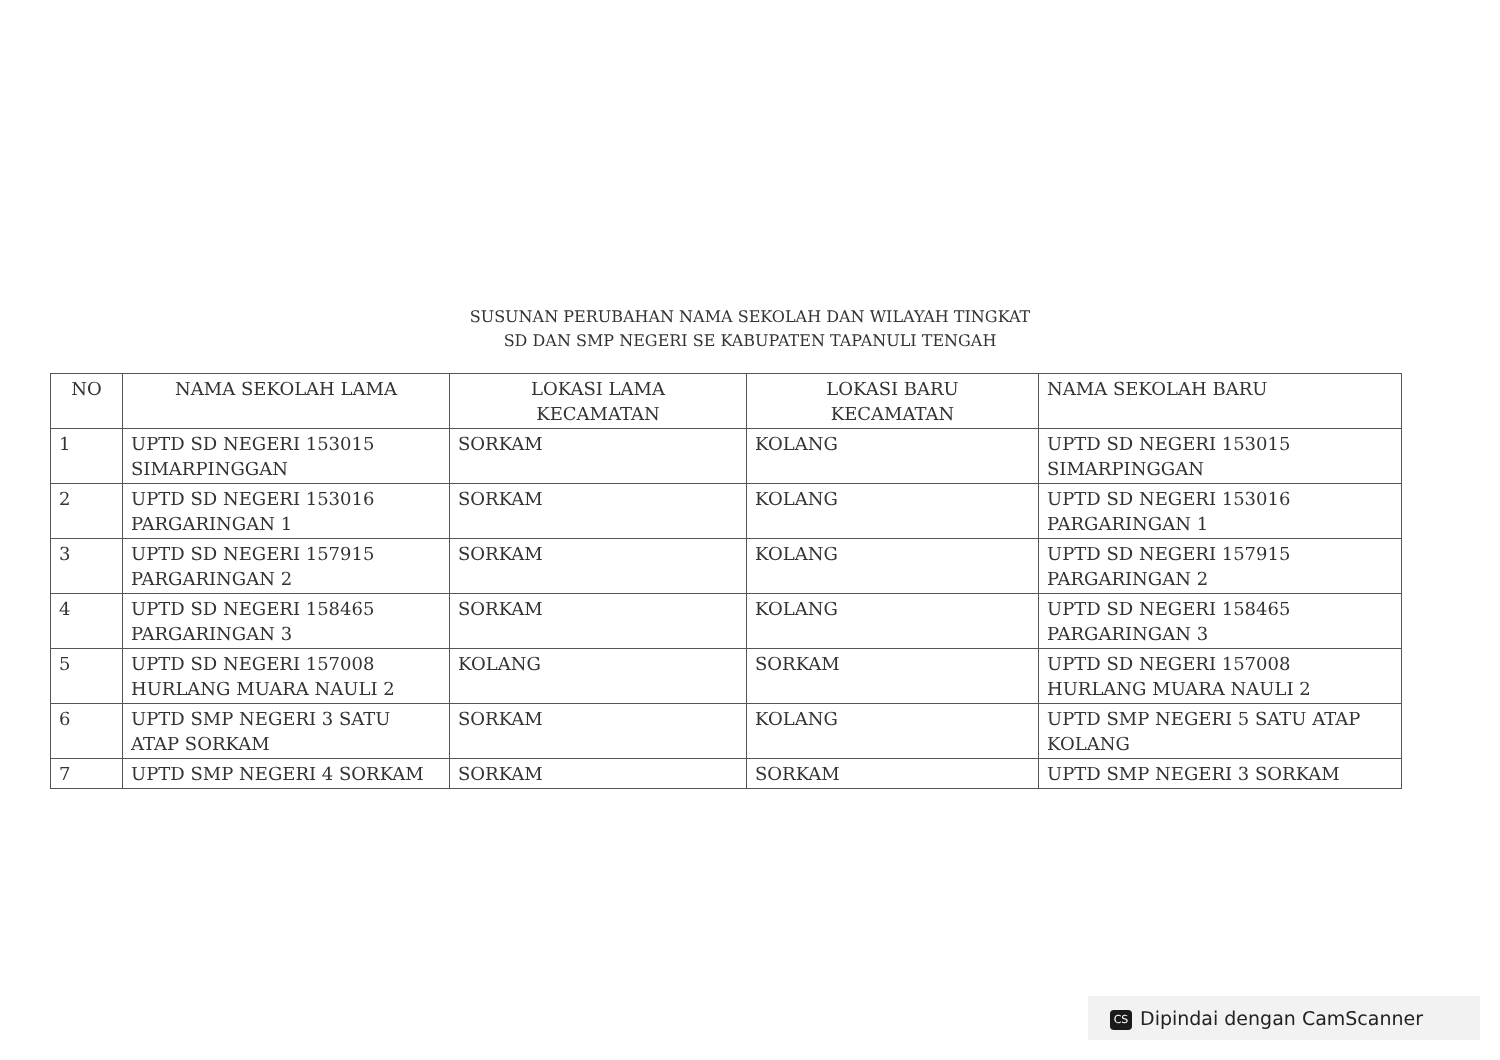SUSUNAN PERUBAHAN NAMA SEKOLAH DAN WILAYAH TINGKAT
SD DAN SMP NEGERI SE KABUPATEN TAPANULI TENGAH
| NO | NAMA SEKOLAH LAMA | LOKASI LAMA KECAMATAN | LOKASI BARU KECAMATAN | NAMA SEKOLAH BARU |
| --- | --- | --- | --- | --- |
| 1 | UPTD SD NEGERI 153015 SIMARPINGGAN | SORKAM | KOLANG | UPTD SD NEGERI 153015 SIMARPINGGAN |
| 2 | UPTD SD NEGERI 153016 PARGARINGAN 1 | SORKAM | KOLANG | UPTD SD NEGERI 153016 PARGARINGAN 1 |
| 3 | UPTD SD NEGERI 157915 PARGARINGAN 2 | SORKAM | KOLANG | UPTD SD NEGERI 157915 PARGARINGAN 2 |
| 4 | UPTD SD NEGERI 158465 PARGARINGAN 3 | SORKAM | KOLANG | UPTD SD NEGERI 158465 PARGARINGAN 3 |
| 5 | UPTD SD NEGERI 157008 HURLANG MUARA NAULI 2 | KOLANG | SORKAM | UPTD SD NEGERI 157008 HURLANG MUARA NAULI 2 |
| 6 | UPTD SMP NEGERI 3 SATU ATAP SORKAM | SORKAM | KOLANG | UPTD SMP NEGERI 5 SATU ATAP KOLANG |
| 7 | UPTD SMP NEGERI 4 SORKAM | SORKAM | SORKAM | UPTD SMP NEGERI 3 SORKAM |
CS Dipindai dengan CamScanner